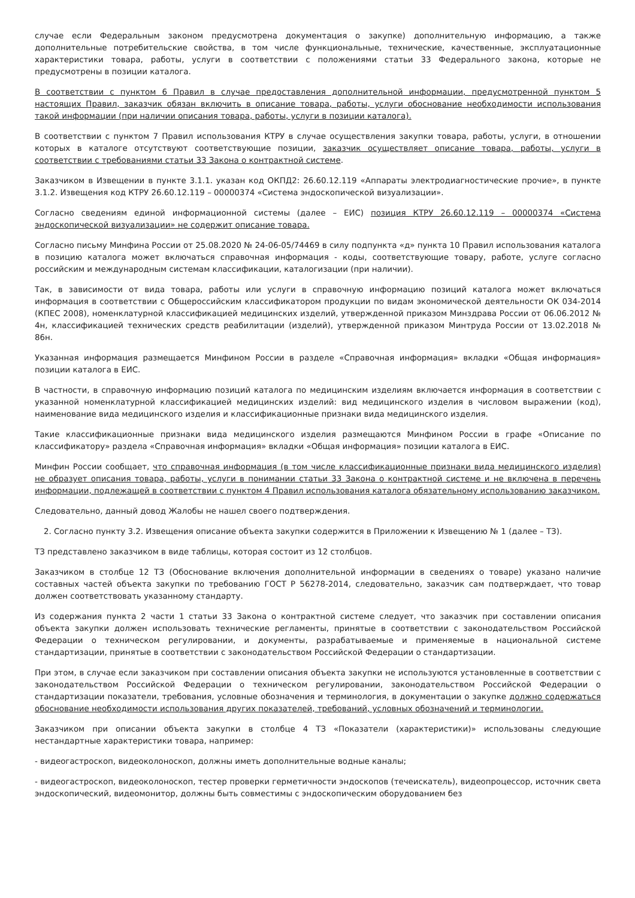случае если Федеральным законом предусмотрена документация о закупке) дополнительную информацию, а также дополнительные потребительские свойства, в том числе функциональные, технические, качественные, эксплуатационные характеристики товара, работы, услуги в соответствии с положениями статьи 33 Федерального закона, которые не предусмотрены в позиции каталога.
В соответствии с пунктом 6 Правил в случае предоставления дополнительной информации, предусмотренной пунктом 5 настоящих Правил, заказчик обязан включить в описание товара, работы, услуги обоснование необходимости использования такой информации (при наличии описания товара, работы, услуги в позиции каталога).
В соответствии с пунктом 7 Правил использования КТРУ в случае осуществления закупки товара, работы, услуги, в отношении которых в каталоге отсутствуют соответствующие позиции, заказчик осуществляет описание товара, работы, услуги в соответствии с требованиями статьи 33 Закона о контрактной системе.
Заказчиком в Извещении в пункте 3.1.1. указан код ОКПД2: 26.60.12.119 «Аппараты электродиагностические прочие», в пункте 3.1.2. Извещения код КТРУ 26.60.12.119 – 00000374 «Система эндоскопической визуализации».
Согласно сведениям единой информационной системы (далее – ЕИС) позиция КТРУ 26.60.12.119 – 00000374 «Система эндоскопической визуализации» не содержит описание товара.
Согласно письму Минфина России от 25.08.2020 № 24-06-05/74469 в силу подпункта «д» пункта 10 Правил использования каталога в позицию каталога может включаться справочная информация - коды, соответствующие товару, работе, услуге согласно российским и международным системам классификации, каталогизации (при наличии).
Так, в зависимости от вида товара, работы или услуги в справочную информацию позиций каталога может включаться информация в соответствии с Общероссийским классификатором продукции по видам экономической деятельности ОК 034-2014 (КПЕС 2008), номенклатурной классификацией медицинских изделий, утвержденной приказом Минздрава России от 06.06.2012 № 4н, классификацией технических средств реабилитации (изделий), утвержденной приказом Минтруда России от 13.02.2018 № 86н.
Указанная информация размещается Минфином России в разделе «Справочная информация» вкладки «Общая информация» позиции каталога в ЕИС.
В частности, в справочную информацию позиций каталога по медицинским изделиям включается информация в соответствии с указанной номенклатурной классификацией медицинских изделий: вид медицинского изделия в числовом выражении (код), наименование вида медицинского изделия и классификационные признаки вида медицинского изделия.
Такие классификационные признаки вида медицинского изделия размещаются Минфином России в графе «Описание по классификатору» раздела «Справочная информация» вкладки «Общая информация» позиции каталога в ЕИС.
Минфин России сообщает, что справочная информация (в том числе классификационные признаки вида медицинского изделия) не образует описания товара, работы, услуги в понимании статьи 33 Закона о контрактной системе и не включена в перечень информации, подлежащей в соответствии с пунктом 4 Правил использования каталога обязательному использованию заказчиком.
Следовательно, данный довод Жалобы не нашел своего подтверждения.
2. Согласно пункту 3.2. Извещения описание объекта закупки содержится в Приложении к Извещению № 1 (далее – ТЗ).
ТЗ представлено заказчиком в виде таблицы, которая состоит из 12 столбцов.
Заказчиком в столбце 12 ТЗ (Обоснование включения дополнительной информации в сведениях о товаре) указано наличие составных частей объекта закупки по требованию ГОСТ Р 56278-2014, следовательно, заказчик сам подтверждает, что товар должен соответствовать указанному стандарту.
Из содержания пункта 2 части 1 статьи 33 Закона о контрактной системе следует, что заказчик при составлении описания объекта закупки должен использовать технические регламенты, принятые в соответствии с законодательством Российской Федерации о техническом регулировании, и документы, разрабатываемые и применяемые в национальной системе стандартизации, принятые в соответствии с законодательством Российской Федерации о стандартизации.
При этом, в случае если заказчиком при составлении описания объекта закупки не используются установленные в соответствии с законодательством Российской Федерации о техническом регулировании, законодательством Российской Федерации о стандартизации показатели, требования, условные обозначения и терминология, в документации о закупке должно содержаться обоснование необходимости использования других показателей, требований, условных обозначений и терминологии.
Заказчиком при описании объекта закупки в столбце 4 ТЗ «Показатели (характеристики)» использованы следующие нестандартные характеристики товара, например:
- видеогастроскоп, видеоколоноскоп, должны иметь дополнительные водные каналы;
- видеогастроскоп, видеоколоноскоп, тестер проверки герметичности эндоскопов (течеискатель), видеопроцессор, источник света эндоскопический, видеомонитор, должны быть совместимы с эндоскопическим оборудованием без